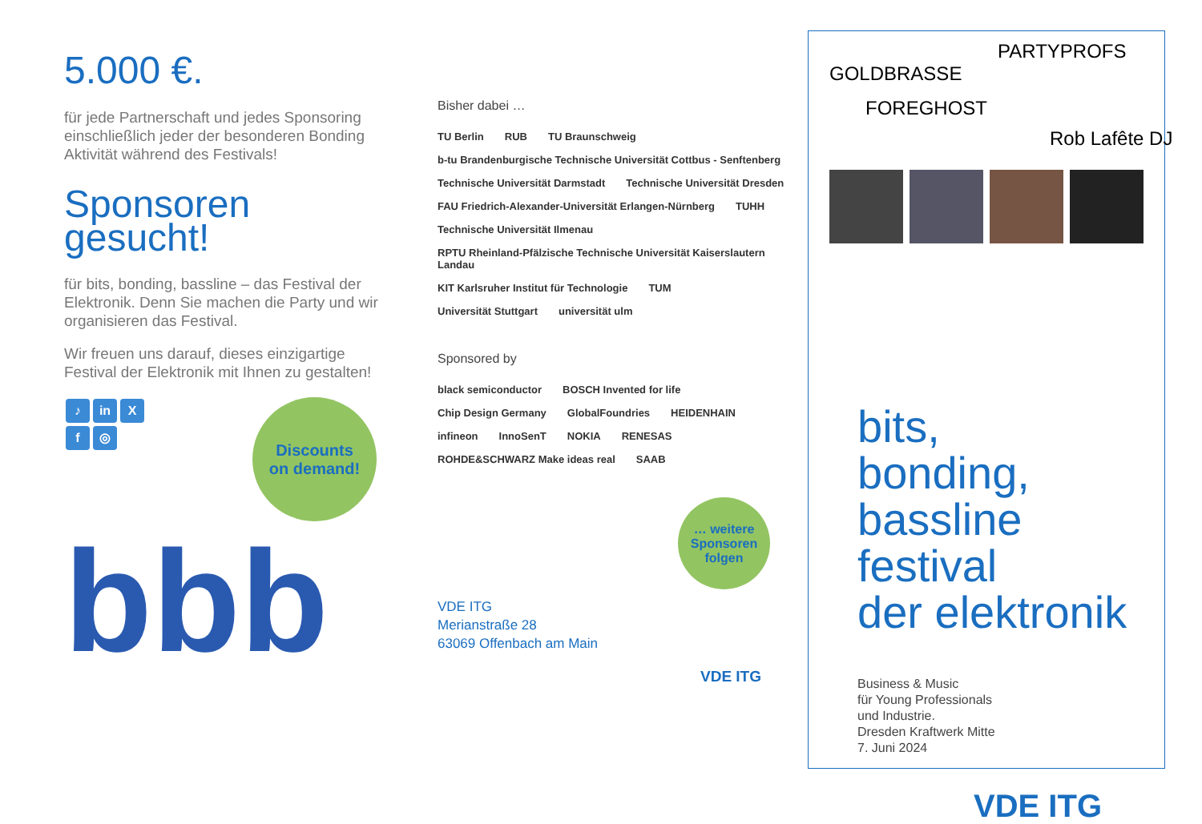5.000 €.
für jede Partnerschaft und jedes Sponsoring einschließlich jeder der besonderen Bonding Aktivität während des Festivals!
Sponsoren gesucht!
für bits, bonding, bassline – das Festival der Elektronik. Denn Sie machen die Party und wir organisieren das Festival.
Wir freuen uns darauf, dieses einzigartige Festival der Elektronik mit Ihnen zu gestalten!
♪ in X
f ◎
Discounts
on demand!
bbb
Bisher dabei …
TU Berlin RUB TU Braunschweig b-tu Brandenburgische Technische Universität Cottbus - Senftenberg Technische Universität Darmstadt Technische Universität Dresden FAU Friedrich-Alexander-Universität Erlangen-Nürnberg TUHH Technische Universität Ilmenau RPTU Rheinland-Pfälzische Technische Universität Kaiserslautern Landau KIT Karlsruher Institut für Technologie TUM Universität Stuttgart universität ulm
Sponsored by
black semiconductor BOSCH Invented for life Chip Design Germany GlobalFoundries HEIDENHAIN infineon InnoSenT NOKIA RENESAS ROHDE&SCHWARZ Make ideas real SAAB
… weitere Sponsoren folgen
VDE ITG
Merianstraße 28
63069 Offenbach am Main
VDE ITG
PARTYPROFS
GOLDBRASSE
FOREGHOST
Rob Lafête DJ
bits,
bonding,
bassline
festival
der elektronik
Business & Music
für Young Professionals
und Industrie.
Dresden Kraftwerk Mitte
7. Juni 2024
VDE ITG